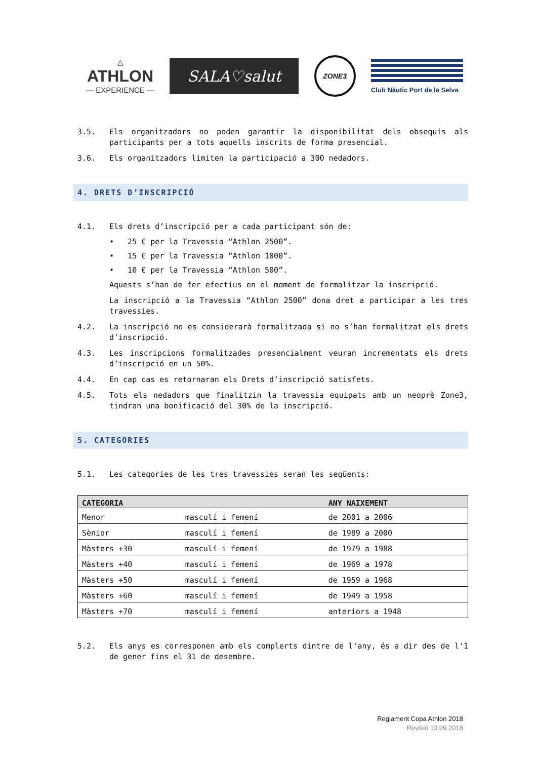△
ATHLON
— EXPERIENCE —
SALA♡salut
ZONE3
Club Nàutic Port de la Selva
3.5. Els organitzadors no poden garantir la disponibilitat dels obsequis als participants per a tots aquells inscrits de forma presencial.
3.6. Els organitzadors limiten la participació a 300 nedadors.
4. DRETS D’INSCRIPCIÓ
4.1. Els drets d’inscripció per a cada participant són de:
• 25 € per la Travessia “Athlon 2500”.
• 15 € per la Travessia “Athlon 1000”.
• 10 € per la Travessia “Athlon 500”.
Aquests s’han de fer efectius en el moment de formalitzar la inscripció.
La inscripció a la Travessia “Athlon 2500” dona dret a participar a les tres travessies.
4.2. La inscripció no es considerarà formalitzada si no s’han formalitzat els drets d’inscripció.
4.3. Les inscripcions formalitzades presencialment veuran incrementats els drets d’inscripció en un 50%.
4.4. En cap cas es retornaran els Drets d’inscripció satisfets.
4.5. Tots els nedadors que finalitzin la travessia equipats amb un neoprè Zone3, tindran una bonificació del 30% de la inscripció.
5. CATEGORIES
5.1. Les categories de les tres travessies seran les següents:
| CATEGORIA | | ANY NAIXEMENT |
| --- | --- | --- |
| Menor | masculí i femení | de 2001 a 2006 |
| Sènior | masculí i femení | de 1989 a 2000 |
| Màsters +30 | masculí i femení | de 1979 a 1988 |
| Màsters +40 | masculí i femení | de 1969 a 1978 |
| Màsters +50 | masculí i femení | de 1959 a 1968 |
| Màsters +60 | masculí i femení | de 1949 a 1958 |
| Màsters +70 | masculí i femení | anteriors a 1948 |
5.2. Els anys es corresponen amb els complerts dintre de l'any, és a dir des de l'1 de gener fins el 31 de desembre.
Reglament Copa Athlon 2018
Revisió 13.09.2018